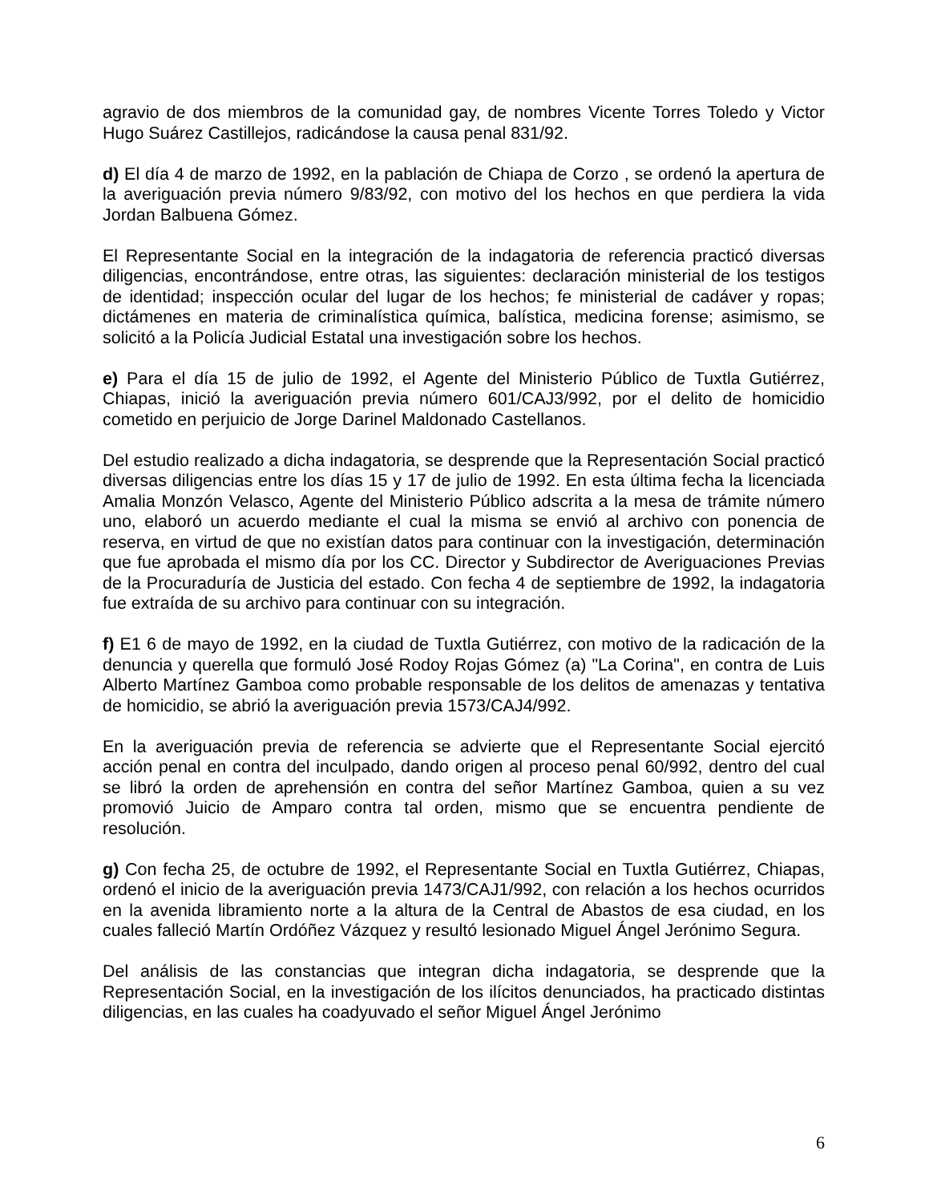agravio de dos miembros de la comunidad gay, de nombres Vicente Torres Toledo y Victor Hugo Suárez Castillejos, radicándose la causa penal 831/92.
d) El día 4 de marzo de 1992, en la pablación de Chiapa de Corzo , se ordenó la apertura de la averiguación previa número 9/83/92, con motivo del los hechos en que perdiera la vida Jordan Balbuena Gómez.
El Representante Social en la integración de la indagatoria de referencia practicó diversas diligencias, encontrándose, entre otras, las siguientes: declaración ministerial de los testigos de identidad; inspección ocular del lugar de los hechos; fe ministerial de cadáver y ropas; dictámenes en materia de criminalística química, balística, medicina forense; asimismo, se solicitó a la Policía Judicial Estatal una investigación sobre los hechos.
e) Para el día 15 de julio de 1992, el Agente del Ministerio Público de Tuxtla Gutiérrez, Chiapas, inició la averiguación previa número 601/CAJ3/992, por el delito de homicidio cometido en perjuicio de Jorge Darinel Maldonado Castellanos.
Del estudio realizado a dicha indagatoria, se desprende que la Representación Social practicó diversas diligencias entre los días 15 y 17 de julio de 1992. En esta última fecha la licenciada Amalia Monzón Velasco, Agente del Ministerio Público adscrita a la mesa de trámite número uno, elaboró un acuerdo mediante el cual la misma se envió al archivo con ponencia de reserva, en virtud de que no existían datos para continuar con la investigación, determinación que fue aprobada el mismo día por los CC. Director y Subdirector de Averiguaciones Previas de la Procuraduría de Justicia del estado. Con fecha 4 de septiembre de 1992, la indagatoria fue extraída de su archivo para continuar con su integración.
f) E1 6 de mayo de 1992, en la ciudad de Tuxtla Gutiérrez, con motivo de la radicación de la denuncia y querella que formuló José Rodoy Rojas Gómez (a) "La Corina", en contra de Luis Alberto Martínez Gamboa como probable responsable de los delitos de amenazas y tentativa de homicidio, se abrió la averiguación previa 1573/CAJ4/992.
En la averiguación previa de referencia se advierte que el Representante Social ejercitó acción penal en contra del inculpado, dando origen al proceso penal 60/992, dentro del cual se libró la orden de aprehensión en contra del señor Martínez Gamboa, quien a su vez promovió Juicio de Amparo contra tal orden, mismo que se encuentra pendiente de resolución.
g) Con fecha 25, de octubre de 1992, el Representante Social en Tuxtla Gutiérrez, Chiapas, ordenó el inicio de la averiguación previa 1473/CAJ1/992, con relación a los hechos ocurridos en la avenida libramiento norte a la altura de la Central de Abastos de esa ciudad, en los cuales falleció Martín Ordóñez Vázquez y resultó lesionado Miguel Ángel Jerónimo Segura.
Del análisis de las constancias que integran dicha indagatoria, se desprende que la Representación Social, en la investigación de los ilícitos denunciados, ha practicado distintas diligencias, en las cuales ha coadyuvado el señor Miguel Ángel Jerónimo
6